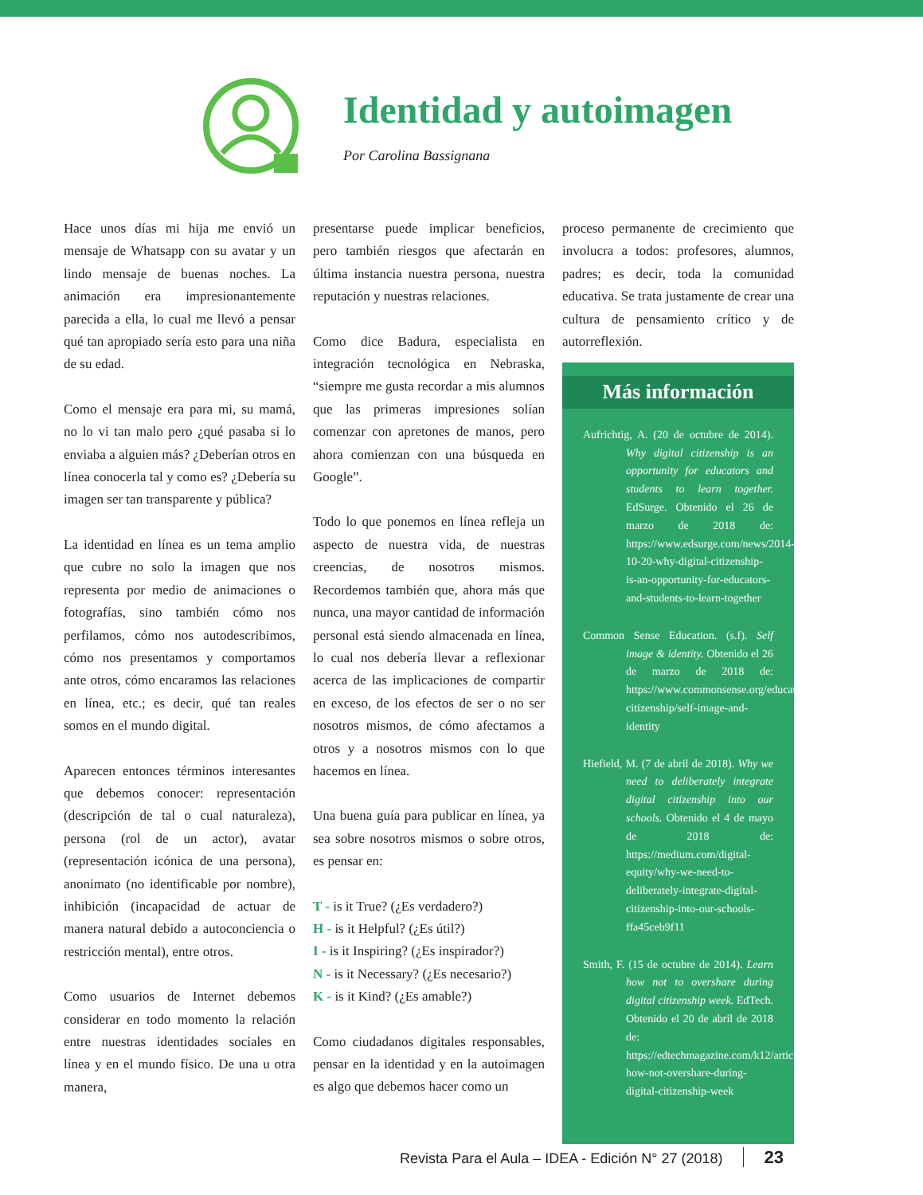Identidad y autoimagen
Por Carolina Bassignana
Hace unos días mi hija me envió un mensaje de Whatsapp con su avatar y un lindo mensaje de buenas noches. La animación era impresionantemente parecida a ella, lo cual me llevó a pensar qué tan apropiado sería esto para una niña de su edad.
Como el mensaje era para mi, su mamá, no lo vi tan malo pero ¿qué pasaba si lo enviaba a alguien más? ¿Deberían otros en línea conocerla tal y como es? ¿Debería su imagen ser tan transparente y pública?
La identidad en línea es un tema amplio que cubre no solo la imagen que nos representa por medio de animaciones o fotografías, sino también cómo nos perfilamos, cómo nos autodescribimos, cómo nos presentamos y comportamos ante otros, cómo encaramos las relaciones en línea, etc.; es decir, qué tan reales somos en el mundo digital.
Aparecen entonces términos interesantes que debemos conocer: representación (descripción de tal o cual naturaleza), persona (rol de un actor), avatar (representación icónica de una persona), anonimato (no identificable por nombre), inhibición (incapacidad de actuar de manera natural debido a autoconciencia o restricción mental), entre otros.
Como usuarios de Internet debemos considerar en todo momento la relación entre nuestras identidades sociales en línea y en el mundo físico. De una u otra manera,
presentarse puede implicar beneficios, pero también riesgos que afectarán en última instancia nuestra persona, nuestra reputación y nuestras relaciones.
Como dice Badura, especialista en integración tecnológica en Nebraska, “siempre me gusta recordar a mis alumnos que las primeras impresiones solían comenzar con apretones de manos, pero ahora comienzan con una búsqueda en Google”.
Todo lo que ponemos en línea refleja un aspecto de nuestra vida, de nuestras creencias, de nosotros mismos. Recordemos también que, ahora más que nunca, una mayor cantidad de información personal está siendo almacenada en línea, lo cual nos debería llevar a reflexionar acerca de las implicaciones de compartir en exceso, de los efectos de ser o no ser nosotros mismos, de cómo afectamos a otros y a nosotros mismos con lo que hacemos en línea.
Una buena guía para publicar en línea, ya sea sobre nosotros mismos o sobre otros, es pensar en:
T - is it True? (¿Es verdadero?)
H - is it Helpful? (¿Es útil?)
I - is it Inspiring? (¿Es inspirador?)
N - is it Necessary? (¿Es necesario?)
K - is it Kind? (¿Es amable?)
Como ciudadanos digitales responsables, pensar en la identidad y en la autoimagen es algo que debemos hacer como un
proceso permanente de crecimiento que involucra a todos: profesores, alumnos, padres; es decir, toda la comunidad educativa. Se trata justamente de crear una cultura de pensamiento crítico y de autorreflexión.
Más información
Aufrichtig, A. (20 de octubre de 2014). Why digital citizenship is an opportunity for educators and students to learn together. EdSurge. Obtenido el 26 de marzo de 2018 de: https://www.edsurge.com/news/2014-10-20-why-digital-citizenship-is-an-opportunity-for-educators-and-students-to-learn-together
Common Sense Education. (s.f). Self image & identity. Obtenido el 26 de marzo de 2018 de: https://www.commonsense.org/education/digital-citizenship/self-image-and-identity
Hiefield, M. (7 de abril de 2018). Why we need to deliberately integrate digital citizenship into our schools. Obtenido el 4 de mayo de 2018 de: https://medium.com/digital-equity/why-we-need-to-deliberately-integrate-digital-citizenship-into-our-schools-ffa45ceb9f11
Smith, F. (15 de octubre de 2014). Learn how not to overshare during digital citizenship week. EdTech. Obtenido el 20 de abril de 2018 de: https://edtechmagazine.com/k12/article/2014/10/learn-how-not-overshare-during-digital-citizenship-week
Revista Para el Aula – IDEA - Edición N° 27 (2018) 23